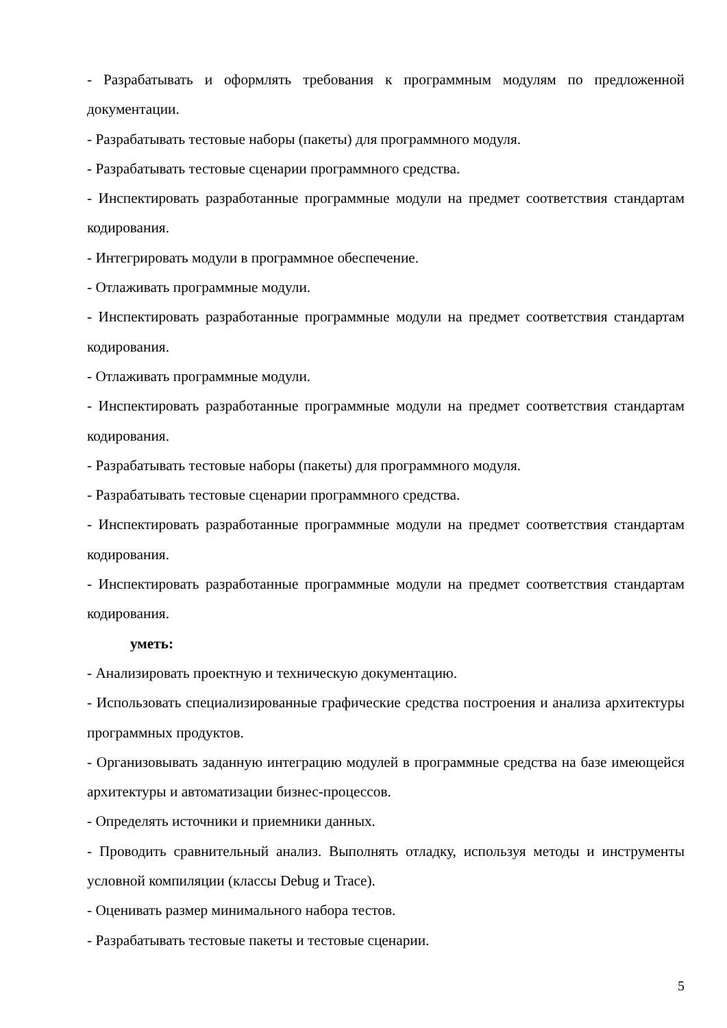- Разрабатывать и оформлять требования к программным модулям по предложенной документации.
- Разрабатывать тестовые наборы (пакеты) для программного модуля.
- Разрабатывать тестовые сценарии программного средства.
- Инспектировать разработанные программные модули на предмет соответствия стандартам кодирования.
- Интегрировать модули в программное обеспечение.
- Отлаживать программные модули.
- Инспектировать разработанные программные модули на предмет соответствия стандартам кодирования.
- Отлаживать программные модули.
- Инспектировать разработанные программные модули на предмет соответствия стандартам кодирования.
- Разрабатывать тестовые наборы (пакеты) для программного модуля.
- Разрабатывать тестовые сценарии программного средства.
- Инспектировать разработанные программные модули на предмет соответствия стандартам кодирования.
- Инспектировать разработанные программные модули на предмет соответствия стандартам кодирования.
уметь:
- Анализировать проектную и техническую документацию.
- Использовать специализированные графические средства построения и анализа архитектуры программных продуктов.
- Организовывать заданную интеграцию модулей в программные средства на базе имеющейся архитектуры и автоматизации бизнес-процессов.
- Определять источники и приемники данных.
- Проводить сравнительный анализ. Выполнять отладку, используя методы и инструменты условной компиляции (классы Debug и Trace).
- Оценивать размер минимального набора тестов.
- Разрабатывать тестовые пакеты и тестовые сценарии.
5